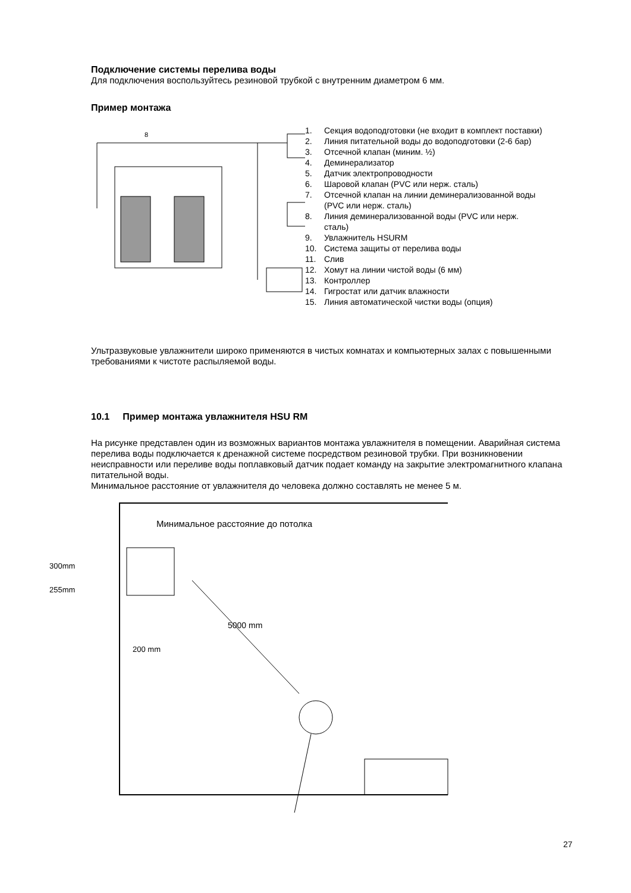Подключение системы перелива воды
Для подключения воспользуйтесь резиновой трубкой с внутренним диаметром 6 мм.
Пример монтажа
8
1. Секция водоподготовки (не входит в комплект поставки)
2. Линия питательной воды до водоподготовки (2-6 бар)
3. Отсечной клапан (миним. ½)
4. Деминерализатор
5. Датчик электропроводности
6. Шаровой клапан (PVC или нерж. сталь)
7. Отсечной клапан на линии деминерализованной воды (PVC или нерж. сталь)
8. Линия деминерализованной воды (PVC или нерж. сталь)
9. Увлажнитель HSURM
10. Система защиты от перелива воды
11. Слив
12. Хомут на линии чистой воды (6 мм)
13. Контроллер
14. Гигростат или датчик влажности
15. Линия автоматической чистки воды (опция)
Ультразвуковые увлажнители широко применяются в чистых комнатах и компьютерных залах с повышенными требованиями к чистоте распыляемой воды.
10.1 Пример монтажа увлажнителя HSU RM
На рисунке представлен один из возможных вариантов монтажа увлажнителя в помещении. Аварийная система перелива воды подключается к дренажной системе посредством резиновой трубки. При возникновении неисправности или переливе воды поплавковый датчик подает команду на закрытие электромагнитного клапана питательной воды.
Минимальное расстояние от увлажнителя до человека должно составлять не менее 5 м.
Минимальное расстояние до потолка
300mm
255mm
200 mm
5000 mm
27